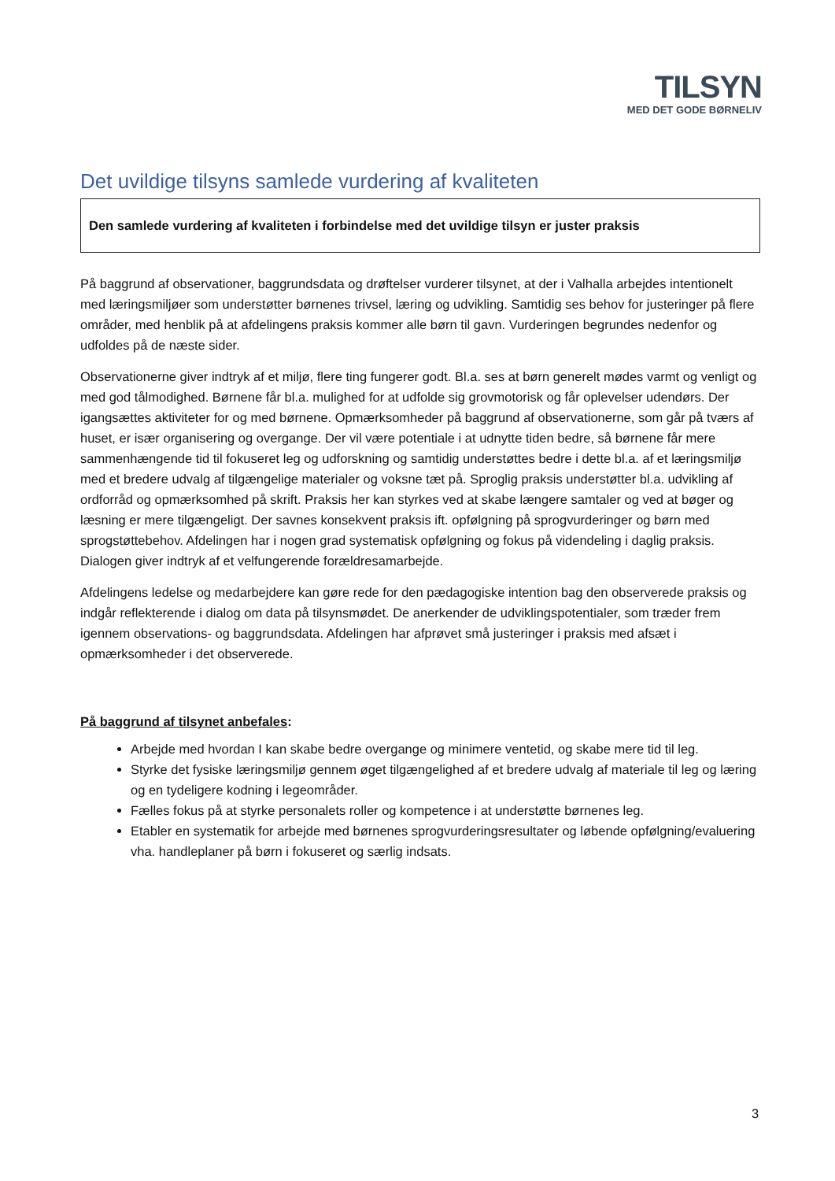TILSYN
MED DET GODE BØRNELIV
Det uvildige tilsyns samlede vurdering af kvaliteten
Den samlede vurdering af kvaliteten i forbindelse med det uvildige tilsyn er juster praksis
På baggrund af observationer, baggrundsdata og drøftelser vurderer tilsynet, at der i Valhalla arbejdes intentionelt med læringsmiljøer som understøtter børnenes trivsel, læring og udvikling. Samtidig ses behov for justeringer på flere områder, med henblik på at afdelingens praksis kommer alle børn til gavn. Vurderingen begrundes nedenfor og udfoldes på de næste sider.
Observationerne giver indtryk af et miljø, flere ting fungerer godt. Bl.a. ses at børn generelt mødes varmt og venligt og med god tålmodighed. Børnene får bl.a. mulighed for at udfolde sig grovmotorisk og får oplevelser udendørs. Der igangsættes aktiviteter for og med børnene. Opmærksomheder på baggrund af observationerne, som går på tværs af huset, er især organisering og overgange. Der vil være potentiale i at udnytte tiden bedre, så børnene får mere sammenhængende tid til fokuseret leg og udforskning og samtidig understøttes bedre i dette bl.a. af et læringsmiljø med et bredere udvalg af tilgængelige materialer og voksne tæt på. Sproglig praksis understøtter bl.a. udvikling af ordforråd og opmærksomhed på skrift. Praksis her kan styrkes ved at skabe længere samtaler og ved at bøger og læsning er mere tilgængeligt. Der savnes konsekvent praksis ift. opfølgning på sprogvurderinger og børn med sprogstøttebehov. Afdelingen har i nogen grad systematisk opfølgning og fokus på videndeling i daglig praksis. Dialogen giver indtryk af et velfungerende forældresamarbejde.
Afdelingens ledelse og medarbejdere kan gøre rede for den pædagogiske intention bag den observerede praksis og indgår reflekterende i dialog om data på tilsynsmødet. De anerkender de udviklingspotentialer, som træder frem igennem observations- og baggrundsdata. Afdelingen har afprøvet små justeringer i praksis med afsæt i opmærksomheder i det observerede.
På baggrund af tilsynet anbefales:
Arbejde med hvordan I kan skabe bedre overgange og minimere ventetid, og skabe mere tid til leg.
Styrke det fysiske læringsmiljø gennem øget tilgængelighed af et bredere udvalg af materiale til leg og læring og en tydeligere kodning i legeområder.
Fælles fokus på at styrke personalets roller og kompetence i at understøtte børnenes leg.
Etabler en systematik for arbejde med børnenes sprogvurderingsresultater og løbende opfølgning/evaluering vha. handleplaner på børn i fokuseret og særlig indsats.
3